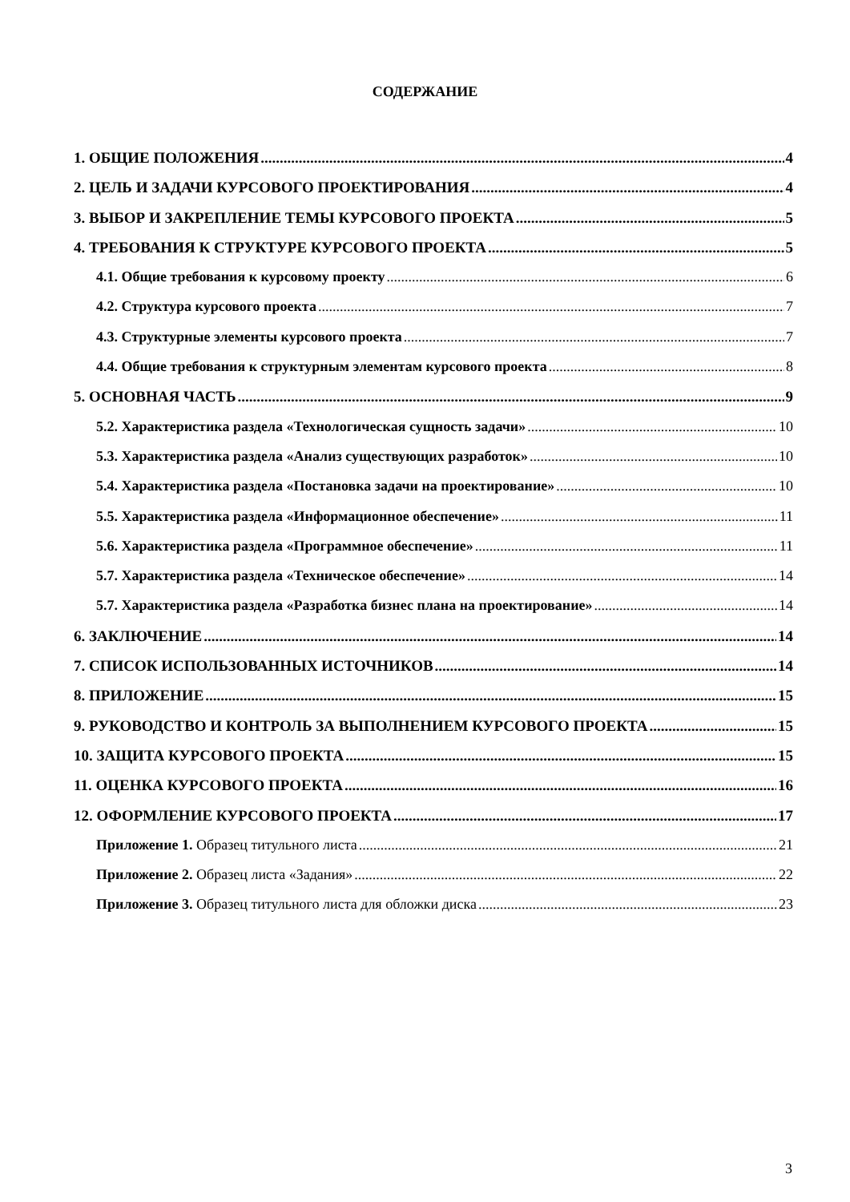СОДЕРЖАНИЕ
1. ОБЩИЕ ПОЛОЖЕНИЯ 4
2. ЦЕЛЬ И ЗАДАЧИ КУРСОВОГО ПРОЕКТИРОВАНИЯ 4
3. ВЫБОР И ЗАКРЕПЛЕНИЕ ТЕМЫ КУРСОВОГО ПРОЕКТА 5
4. ТРЕБОВАНИЯ К СТРУКТУРЕ КУРСОВОГО ПРОЕКТА 5
4.1. Общие требования к курсовому проекту 6
4.2. Структура курсового проекта 7
4.3. Структурные элементы курсового проекта 7
4.4. Общие требования к структурным элементам курсового проекта 8
5. ОСНОВНАЯ ЧАСТЬ 9
5.2. Характеристика раздела «Технологическая сущность задачи» 10
5.3. Характеристика раздела «Анализ существующих разработок» 10
5.4. Характеристика раздела «Постановка задачи на проектирование» 10
5.5. Характеристика раздела «Информационное обеспечение» 11
5.6. Характеристика раздела «Программное обеспечение» 11
5.7. Характеристика раздела «Техническое обеспечение» 14
5.7. Характеристика раздела «Разработка бизнес плана на проектирование» 14
6. ЗАКЛЮЧЕНИЕ 14
7. СПИСОК ИСПОЛЬЗОВАННЫХ ИСТОЧНИКОВ 14
8. ПРИЛОЖЕНИЕ 15
9. РУКОВОДСТВО И КОНТРОЛЬ ЗА ВЫПОЛНЕНИЕМ КУРСОВОГО ПРОЕКТА 15
10. ЗАЩИТА КУРСОВОГО ПРОЕКТА 15
11. ОЦЕНКА КУРСОВОГО ПРОЕКТА 16
12. ОФОРМЛЕНИЕ КУРСОВОГО ПРОЕКТА 17
Приложение 1. Образец титульного листа 21
Приложение 2. Образец листа «Задания» 22
Приложение 3. Образец титульного листа для обложки диска 23
3